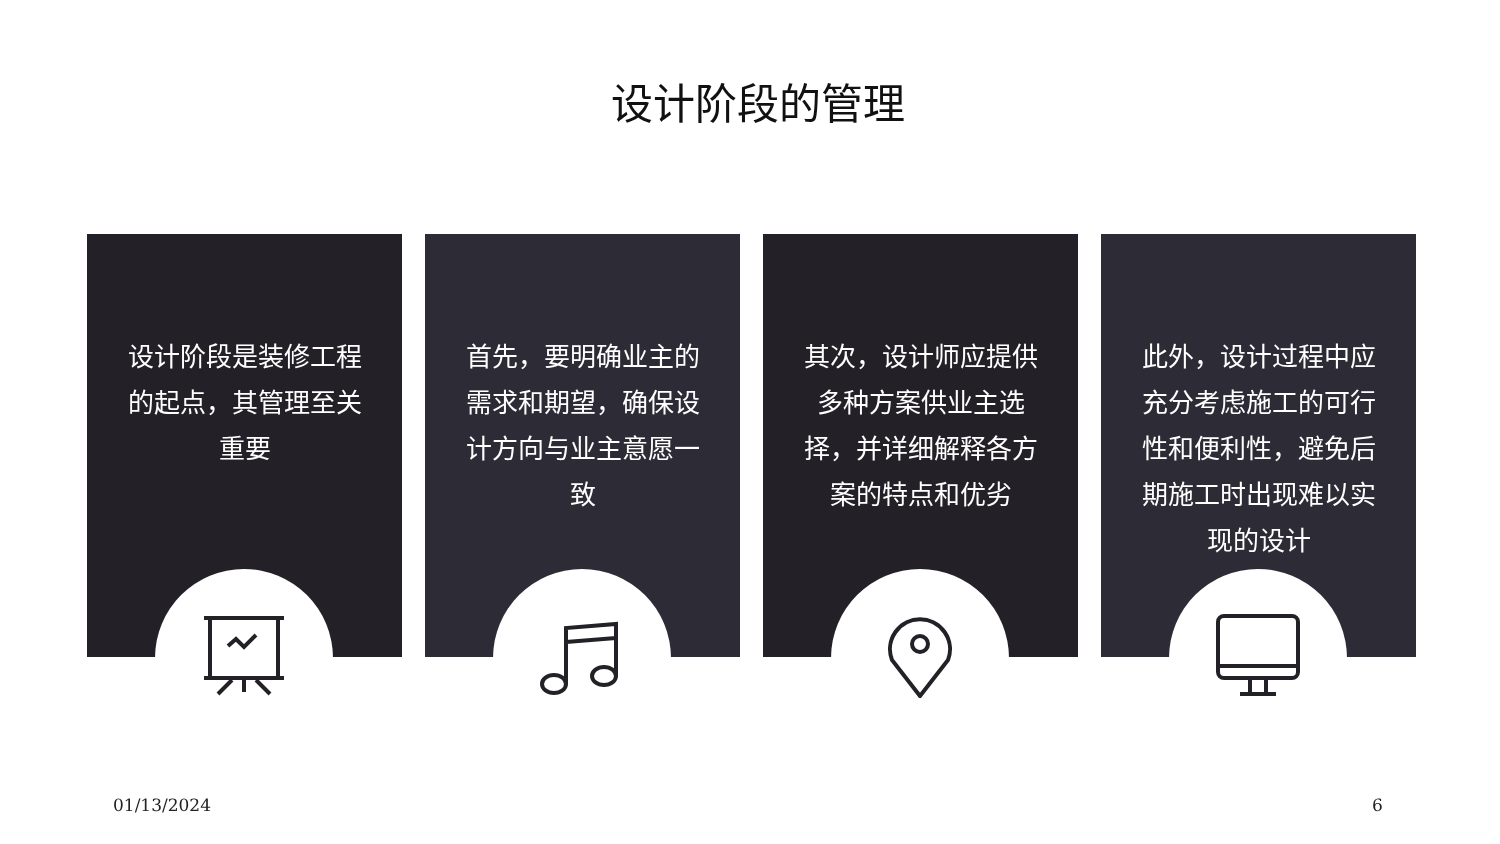设计阶段的管理
设计阶段是装修工程的起点，其管理至关重要
首先，要明确业主的需求和期望，确保设计方向与业主意愿一致
其次，设计师应提供多种方案供业主选择，并详细解释各方案的特点和优劣
此外，设计过程中应充分考虑施工的可行性和便利性，避免后期施工时出现难以实现的设计
01/13/2024 6